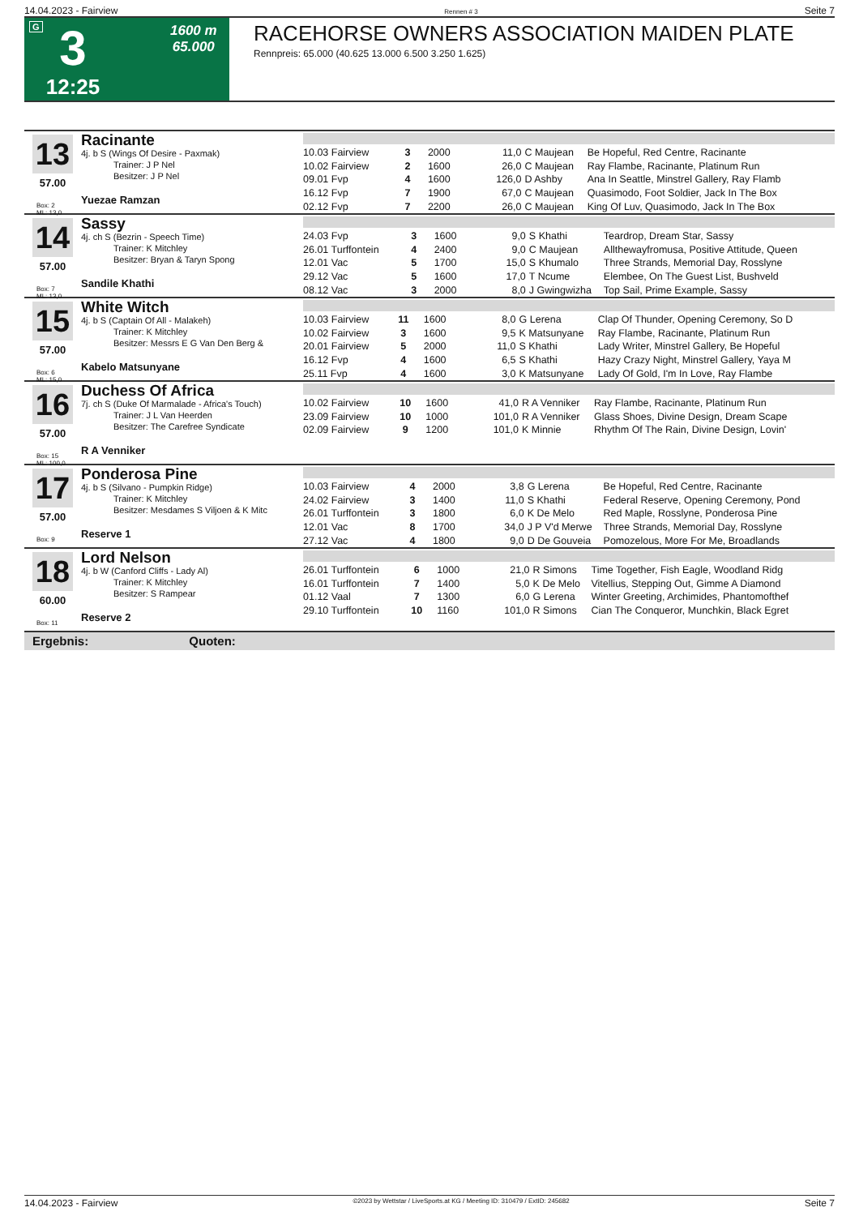14.04.2023 - Fairview Rennen # 3 Seite 7
G
3
12:25
1600 m
65.000
RACEHORSE OWNERS ASSOCIATION MAIDEN PLATE
Rennpreis: 65.000 (40.625 13.000 6.500 3.250 1.625)
13
57.00
Box: 2
ML: 13,0
Racinante
4j. b S (Wings Of Desire - Paxmak)
Trainer: J P Nel
Besitzer: J P Nel
Yuezae Ramzan
| 10.03 Fairview | 3 | 2000 | 11,0 | C Maujean | Be Hopeful, Red Centre, Racinante |
| 10.02 Fairview | 2 | 1600 | 26,0 | C Maujean | Ray Flambe, Racinante, Platinum Run |
| 09.01 Fvp | 4 | 1600 | 126,0 | D Ashby | Ana In Seattle, Minstrel Gallery, Ray Flamb |
| 16.12 Fvp | 7 | 1900 | 67,0 | C Maujean | Quasimodo, Foot Soldier, Jack In The Box |
| 02.12 Fvp | 7 | 2200 | 26,0 | C Maujean | King Of Luv, Quasimodo, Jack In The Box |
14
57.00
Box: 7
ML: 13,0
Sassy
4j. ch S (Bezrin - Speech Time)
Trainer: K Mitchley
Besitzer: Bryan & Taryn Spong
Sandile Khathi
| 24.03 Fvp | 3 | 1600 | 9,0 | S Khathi | Teardrop, Dream Star, Sassy |
| 26.01 Turffontein | 4 | 2400 | 9,0 | C Maujean | Allthewayfromusa, Positive Attitude, Queen |
| 12.01 Vac | 5 | 1700 | 15,0 | S Khumalo | Three Strands, Memorial Day, Rosslyne |
| 29.12 Vac | 5 | 1600 | 17,0 | T Ncume | Elembee, On The Guest List, Bushveld |
| 08.12 Vac | 3 | 2000 | 8,0 | J Gwingwizha | Top Sail, Prime Example, Sassy |
15
57.00
Box: 6
ML: 15,0
White Witch
4j. b S (Captain Of All - Malakeh)
Trainer: K Mitchley
Besitzer: Messrs E G Van Den Berg &
Kabelo Matsunyane
| 10.03 Fairview | 11 | 1600 | 8,0 | G Lerena | Clap Of Thunder, Opening Ceremony, So D |
| 10.02 Fairview | 3 | 1600 | 9,5 | K Matsunyane | Ray Flambe, Racinante, Platinum Run |
| 20.01 Fairview | 5 | 2000 | 11,0 | S Khathi | Lady Writer, Minstrel Gallery, Be Hopeful |
| 16.12 Fvp | 4 | 1600 | 6,5 | S Khathi | Hazy Crazy Night, Minstrel Gallery, Yaya M |
| 25.11 Fvp | 4 | 1600 | 3,0 | K Matsunyane | Lady Of Gold, I'm In Love, Ray Flambe |
16
57.00
Box: 15
ML: 100,0
Duchess Of Africa
7j. ch S (Duke Of Marmalade - Africa's Touch)
Trainer: J L Van Heerden
Besitzer: The Carefree Syndicate
R A Venniker
| 10.02 Fairview | 10 | 1600 | 41,0 | R A Venniker | Ray Flambe, Racinante, Platinum Run |
| 23.09 Fairview | 10 | 1000 | 101,0 | R A Venniker | Glass Shoes, Divine Design, Dream Scape |
| 02.09 Fairview | 9 | 1200 | 101,0 | K Minnie | Rhythm Of The Rain, Divine Design, Lovin' |
17
57.00
Box: 9
Ponderosa Pine
4j. b S (Silvano - Pumpkin Ridge)
Trainer: K Mitchley
Besitzer: Mesdames S Viljoen & K Mitc
Reserve 1
| 10.03 Fairview | 4 | 2000 | 3,8 | G Lerena | Be Hopeful, Red Centre, Racinante |
| 24.02 Fairview | 3 | 1400 | 11,0 | S Khathi | Federal Reserve, Opening Ceremony, Pond |
| 26.01 Turffontein | 3 | 1800 | 6,0 | K De Melo | Red Maple, Rosslyne, Ponderosa Pine |
| 12.01 Vac | 8 | 1700 | 34,0 | J P V'd Merwe | Three Strands, Memorial Day, Rosslyne |
| 27.12 Vac | 4 | 1800 | 9,0 | D De Gouveia | Pomozelous, More For Me, Broadlands |
18
60.00
Box: 11
Lord Nelson
4j. b W (Canford Cliffs - Lady Al)
Trainer: K Mitchley
Besitzer: S Rampear
Reserve 2
| 26.01 Turffontein | 6 | 1000 | 21,0 | R Simons | Time Together, Fish Eagle, Woodland Ridg |
| 16.01 Turffontein | 7 | 1400 | 5,0 | K De Melo | Vitellius, Stepping Out, Gimme A Diamond |
| 01.12 Vaal | 7 | 1300 | 6,0 | G Lerena | Winter Greeting, Archimides, Phantomofthef |
| 29.10 Turffontein | 10 | 1160 | 101,0 | R Simons | Cian The Conqueror, Munchkin, Black Egret |
Ergebnis: Quoten:
14.04.2023 - Fairview ©2023 by Wettstar / LiveSports.at KG / Meeting ID: 310479 / ExtID: 245682 Seite 7